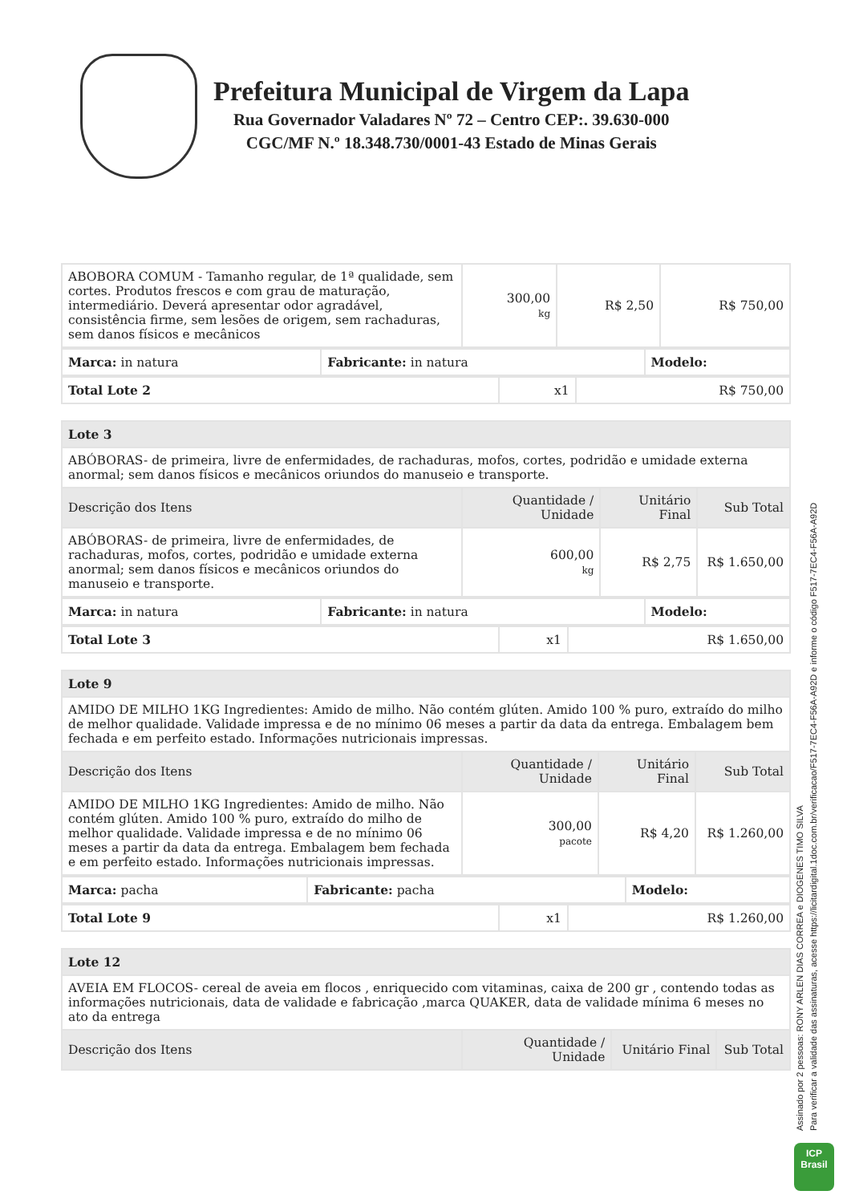Prefeitura Municipal de Virgem da Lapa
Rua Governador Valadares Nº 72 – Centro CEP:. 39.630-000
CGC/MF N.º 18.348.730/0001-43 Estado de Minas Gerais
| ABOBORA COMUM - Tamanho regular, de 1ª qualidade, sem cortes. Produtos frescos e com grau de maturação, intermediário. Deverá apresentar odor agradável, consistência firme, sem lesões de origem, sem rachaduras, sem danos físicos e mecânicos | 300,00 kg | R$ 2,50 | R$ 750,00 |
| Marca: in natura | Fabricante: in natura | Modelo: |
| Total Lote 2 | x1 | R$ 750,00 |
| Lote 3 | | | |
| --- | --- | --- | --- |
| ABÓBORAS- de primeira, livre de enfermidades, de rachaduras, mofos, cortes, podridão e umidade externa anormal; sem danos físicos e mecânicos oriundos do manuseio e transporte. | | | |
| Descrição dos Itens | Quantidade / Unidade | Unitário Final | Sub Total |
| ABÓBORAS- de primeira, livre de enfermidades, de rachaduras, mofos, cortes, podridão e umidade externa anormal; sem danos físicos e mecânicos oriundos do manuseio e transporte. | 600,00 kg | R$ 2,75 | R$ 1.650,00 |
| Marca: in natura | Fabricante: in natura | Modelo: |
| Total Lote 3 | x1 | R$ 1.650,00 |
| Lote 9 | | | |
| --- | --- | --- | --- |
| AMIDO DE MILHO 1KG Ingredientes: Amido de milho. Não contém glúten. Amido 100 % puro, extraído do milho de melhor qualidade. Validade impressa e de no mínimo 06 meses a partir da data da entrega. Embalagem bem fechada e em perfeito estado. Informações nutricionais impressas. | | | |
| Descrição dos Itens | Quantidade / Unidade | Unitário Final | Sub Total |
| AMIDO DE MILHO 1KG Ingredientes: Amido de milho. Não contém glúten. Amido 100 % puro, extraído do milho de melhor qualidade. Validade impressa e de no mínimo 06 meses a partir da data da entrega. Embalagem bem fechada e em perfeito estado. Informações nutricionais impressas. | 300,00 pacote | R$ 4,20 | R$ 1.260,00 |
| Marca: pacha | Fabricante: pacha | Modelo: |
| Total Lote 9 | x1 | R$ 1.260,00 |
| Lote 12 | | | |
| --- | --- | --- | --- |
| AVEIA EM FLOCOS- cereal de aveia em flocos , enriquecido com vitaminas, caixa de 200 gr , contendo todas as informações nutricionais, data de validade e fabricação ,marca QUAKER, data de validade mínima 6 meses no ato da entrega | | | |
| Descrição dos Itens | Quantidade / Unidade | Unitário Final | Sub Total |
Assinado por 2 pessoas: RONY ARLEN DIAS CORREA e DIOGENES TIMO SILVA
Para verificar a validade das assinaturas, acesse https://licitardigital.1doc.com.br/verificacao/F517-7EC4-F56A-A92D e informe o código F517-7EC4-F56A-A92D
ICP
Brasil